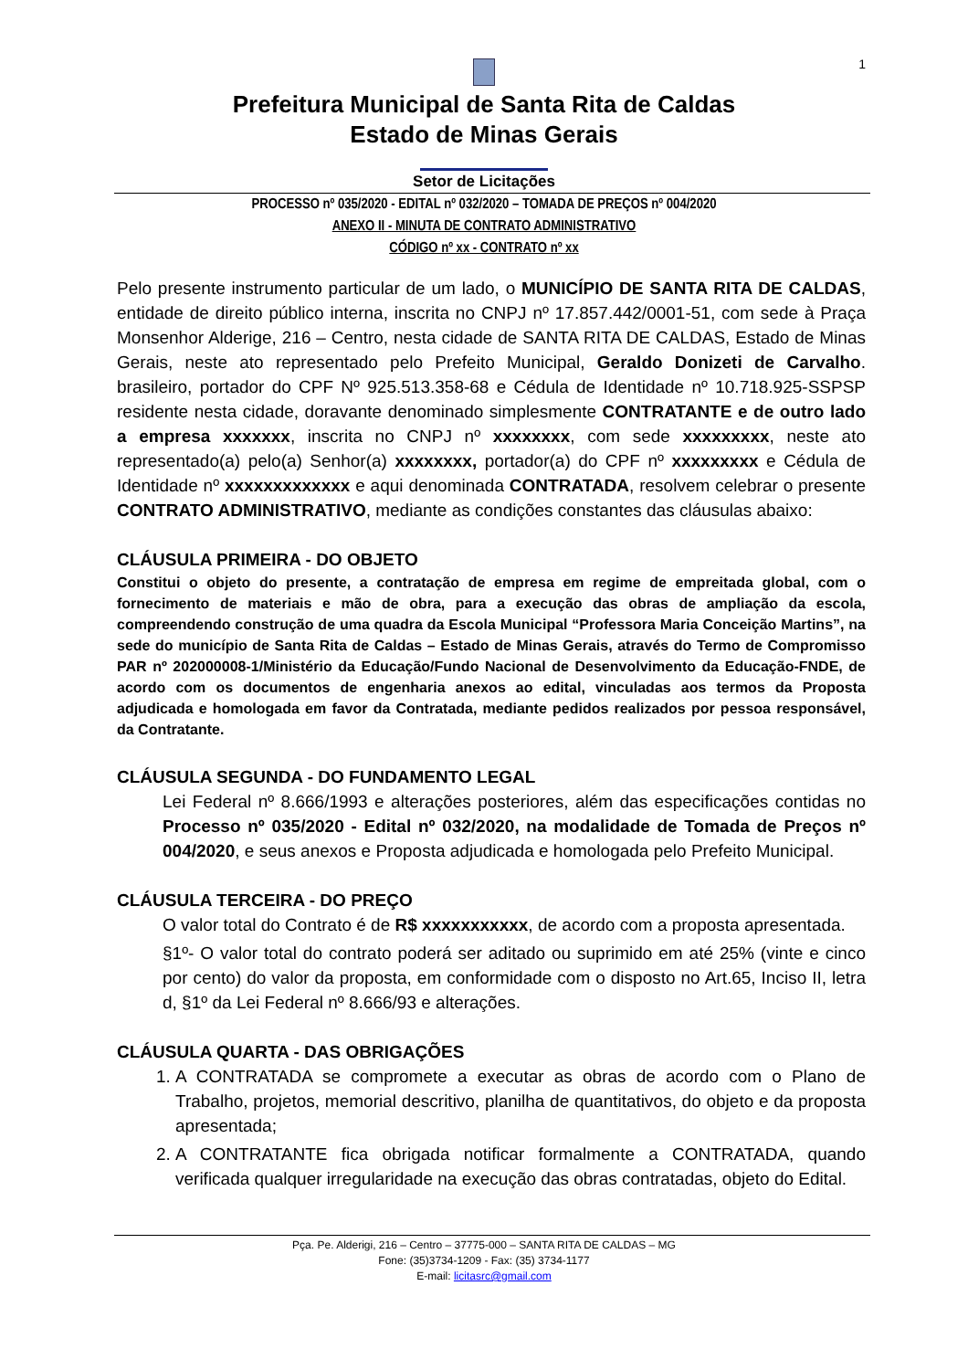1
Prefeitura Municipal de Santa Rita de Caldas
Estado de Minas Gerais
Setor de Licitações
PROCESSO nº 035/2020 - EDITAL nº 032/2020 – TOMADA DE PREÇOS nº 004/2020
ANEXO II - MINUTA DE CONTRATO ADMINISTRATIVO
CÓDIGO nº xx - CONTRATO nº xx
Pelo presente instrumento particular de um lado, o MUNICÍPIO DE SANTA RITA DE CALDAS, entidade de direito público interna, inscrita no CNPJ nº 17.857.442/0001-51, com sede à Praça Monsenhor Alderige, 216 – Centro, nesta cidade de SANTA RITA DE CALDAS, Estado de Minas Gerais, neste ato representado pelo Prefeito Municipal, Geraldo Donizeti de Carvalho. brasileiro, portador do CPF Nº 925.513.358-68 e Cédula de Identidade nº 10.718.925-SSPSP residente nesta cidade, doravante denominado simplesmente CONTRATANTE e de outro lado a empresa xxxxxxx, inscrita no CNPJ nº xxxxxxxx, com sede xxxxxxxxx, neste ato representado(a) pelo(a) Senhor(a) xxxxxxxx, portador(a) do CPF nº xxxxxxxxx e Cédula de Identidade nº xxxxxxxxxxxxx e aqui denominada CONTRATADA, resolvem celebrar o presente CONTRATO ADMINISTRATIVO, mediante as condições constantes das cláusulas abaixo:
CLÁUSULA PRIMEIRA - DO OBJETO
Constitui o objeto do presente, a contratação de empresa em regime de empreitada global, com o fornecimento de materiais e mão de obra, para a execução das obras de ampliação da escola, compreendendo construção de uma quadra da Escola Municipal “Professora Maria Conceição Martins”, na sede do município de Santa Rita de Caldas – Estado de Minas Gerais, através do Termo de Compromisso PAR nº 202000008-1/Ministério da Educação/Fundo Nacional de Desenvolvimento da Educação-FNDE, de acordo com os documentos de engenharia anexos ao edital, vinculadas aos termos da Proposta adjudicada e homologada em favor da Contratada, mediante pedidos realizados por pessoa responsável, da Contratante.
CLÁUSULA SEGUNDA - DO FUNDAMENTO LEGAL
Lei Federal nº 8.666/1993 e alterações posteriores, além das especificações contidas no Processo nº 035/2020 - Edital nº 032/2020, na modalidade de Tomada de Preços nº 004/2020, e seus anexos e Proposta adjudicada e homologada pelo Prefeito Municipal.
CLÁUSULA TERCEIRA - DO PREÇO
O valor total do Contrato é de R$ xxxxxxxxxxx, de acordo com a proposta apresentada.
§1º- O valor total do contrato poderá ser aditado ou suprimido em até 25% (vinte e cinco por cento) do valor da proposta, em conformidade com o disposto no Art.65, Inciso II, letra d, §1º da Lei Federal nº 8.666/93 e alterações.
CLÁUSULA QUARTA - DAS OBRIGAÇÕES
1. A CONTRATADA se compromete a executar as obras de acordo com o Plano de Trabalho, projetos, memorial descritivo, planilha de quantitativos, do objeto e da proposta apresentada;
2. A CONTRATANTE fica obrigada notificar formalmente a CONTRATADA, quando verificada qualquer irregularidade na execução das obras contratadas, objeto do Edital.
Pça. Pe. Alderigi, 216 – Centro – 37775-000 – SANTA RITA DE CALDAS – MG
Fone: (35)3734-1209 - Fax: (35) 3734-1177
E-mail: licitasrc@gmail.com